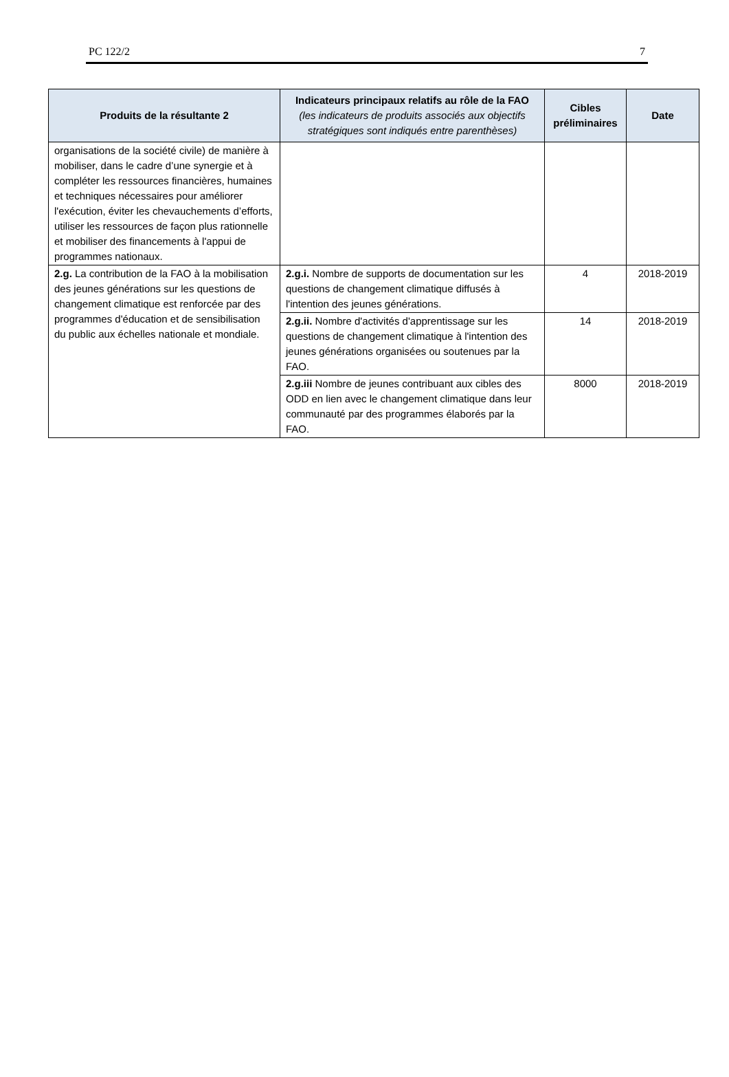PC 122/2 7
| Produits de la résultante 2 | Indicateurs principaux relatifs au rôle de la FAO (les indicateurs de produits associés aux objectifs stratégiques sont indiqués entre parenthèses) | Cibles préliminaires | Date |
| --- | --- | --- | --- |
| organisations de la société civile) de manière à mobiliser, dans le cadre d’une synergie et à compléter les ressources financières, humaines et techniques nécessaires pour améliorer l'exécution, éviter les chevauchements d’efforts, utiliser les ressources de façon plus rationnelle et mobiliser des financements à l'appui de programmes nationaux. | | | |
| 2.g. La contribution de la FAO à la mobilisation des jeunes générations sur les questions de changement climatique est renforcée par des programmes d'éducation et de sensibilisation du public aux échelles nationale et mondiale. | 2.g.i. Nombre de supports de documentation sur les questions de changement climatique diffusés à l'intention des jeunes générations. | 4 | 2018-2019 |
| | 2.g.ii. Nombre d'activités d'apprentissage sur les questions de changement climatique à l'intention des jeunes générations organisées ou soutenues par la FAO. | 14 | 2018-2019 |
| | 2.g.iii Nombre de jeunes contribuant aux cibles des ODD en lien avec le changement climatique dans leur communauté par des programmes élaborés par la FAO. | 8000 | 2018-2019 |